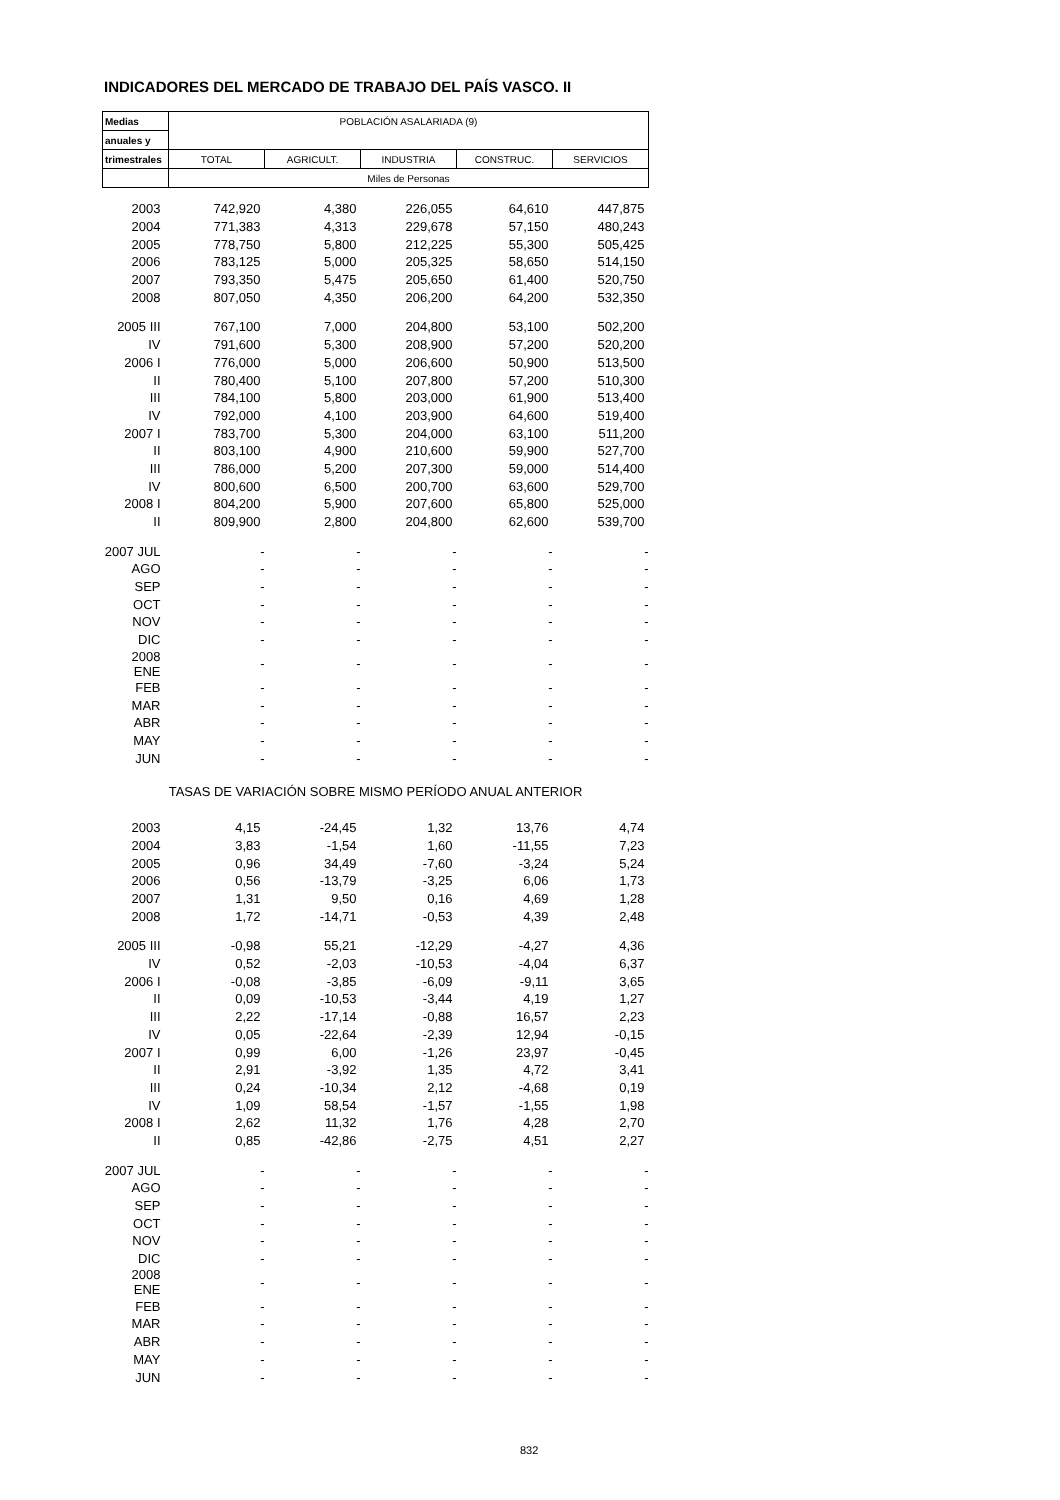INDICADORES DEL MERCADO DE TRABAJO DEL PAÍS VASCO. II
| Medias | POBLACIÓN ASALARIADA (9) | | | | |
| --- | --- | --- | --- | --- | --- |
| anuales y | | | | | |
| trimestrales | TOTAL | AGRICULT. | INDUSTRIA | CONSTRUC. | SERVICIOS |
| | Miles de Personas | | | | |
| 2003 | 742,920 | 4,380 | 226,055 | 64,610 | 447,875 |
| 2004 | 771,383 | 4,313 | 229,678 | 57,150 | 480,243 |
| 2005 | 778,750 | 5,800 | 212,225 | 55,300 | 505,425 |
| 2006 | 783,125 | 5,000 | 205,325 | 58,650 | 514,150 |
| 2007 | 793,350 | 5,475 | 205,650 | 61,400 | 520,750 |
| 2008 | 807,050 | 4,350 | 206,200 | 64,200 | 532,350 |
| 2005 III | 767,100 | 7,000 | 204,800 | 53,100 | 502,200 |
| IV | 791,600 | 5,300 | 208,900 | 57,200 | 520,200 |
| 2006 I | 776,000 | 5,000 | 206,600 | 50,900 | 513,500 |
| II | 780,400 | 5,100 | 207,800 | 57,200 | 510,300 |
| III | 784,100 | 5,800 | 203,000 | 61,900 | 513,400 |
| IV | 792,000 | 4,100 | 203,900 | 64,600 | 519,400 |
| 2007 I | 783,700 | 5,300 | 204,000 | 63,100 | 511,200 |
| II | 803,100 | 4,900 | 210,600 | 59,900 | 527,700 |
| III | 786,000 | 5,200 | 207,300 | 59,000 | 514,400 |
| IV | 800,600 | 6,500 | 200,700 | 63,600 | 529,700 |
| 2008 I | 804,200 | 5,900 | 207,600 | 65,800 | 525,000 |
| II | 809,900 | 2,800 | 204,800 | 62,600 | 539,700 |
| 2007 JUL | - | - | - | - | - |
| AGO | - | - | - | - | - |
| SEP | - | - | - | - | - |
| OCT | - | - | - | - | - |
| NOV | - | - | - | - | - |
| DIC | - | - | - | - | - |
| 2008 ENE | - | - | - | - | - |
| FEB | - | - | - | - | - |
| MAR | - | - | - | - | - |
| ABR | - | - | - | - | - |
| MAY | - | - | - | - | - |
| JUN | - | - | - | - | - |
| TASAS DE VARIACIÓN SOBRE MISMO PERÍODO ANUAL ANTERIOR | | | | | |
| 2003 | 4,15 | -24,45 | 1,32 | 13,76 | 4,74 |
| 2004 | 3,83 | -1,54 | 1,60 | -11,55 | 7,23 |
| 2005 | 0,96 | 34,49 | -7,60 | -3,24 | 5,24 |
| 2006 | 0,56 | -13,79 | -3,25 | 6,06 | 1,73 |
| 2007 | 1,31 | 9,50 | 0,16 | 4,69 | 1,28 |
| 2008 | 1,72 | -14,71 | -0,53 | 4,39 | 2,48 |
| 2005 III | -0,98 | 55,21 | -12,29 | -4,27 | 4,36 |
| IV | 0,52 | -2,03 | -10,53 | -4,04 | 6,37 |
| 2006 I | -0,08 | -3,85 | -6,09 | -9,11 | 3,65 |
| II | 0,09 | -10,53 | -3,44 | 4,19 | 1,27 |
| III | 2,22 | -17,14 | -0,88 | 16,57 | 2,23 |
| IV | 0,05 | -22,64 | -2,39 | 12,94 | -0,15 |
| 2007 I | 0,99 | 6,00 | -1,26 | 23,97 | -0,45 |
| II | 2,91 | -3,92 | 1,35 | 4,72 | 3,41 |
| III | 0,24 | -10,34 | 2,12 | -4,68 | 0,19 |
| IV | 1,09 | 58,54 | -1,57 | -1,55 | 1,98 |
| 2008 I | 2,62 | 11,32 | 1,76 | 4,28 | 2,70 |
| II | 0,85 | -42,86 | -2,75 | 4,51 | 2,27 |
| 2007 JUL | - | - | - | - | - |
| AGO | - | - | - | - | - |
| SEP | - | - | - | - | - |
| OCT | - | - | - | - | - |
| NOV | - | - | - | - | - |
| DIC | - | - | - | - | - |
| 2008 ENE | - | - | - | - | - |
| FEB | - | - | - | - | - |
| MAR | - | - | - | - | - |
| ABR | - | - | - | - | - |
| MAY | - | - | - | - | - |
| JUN | - | - | - | - | - |
832